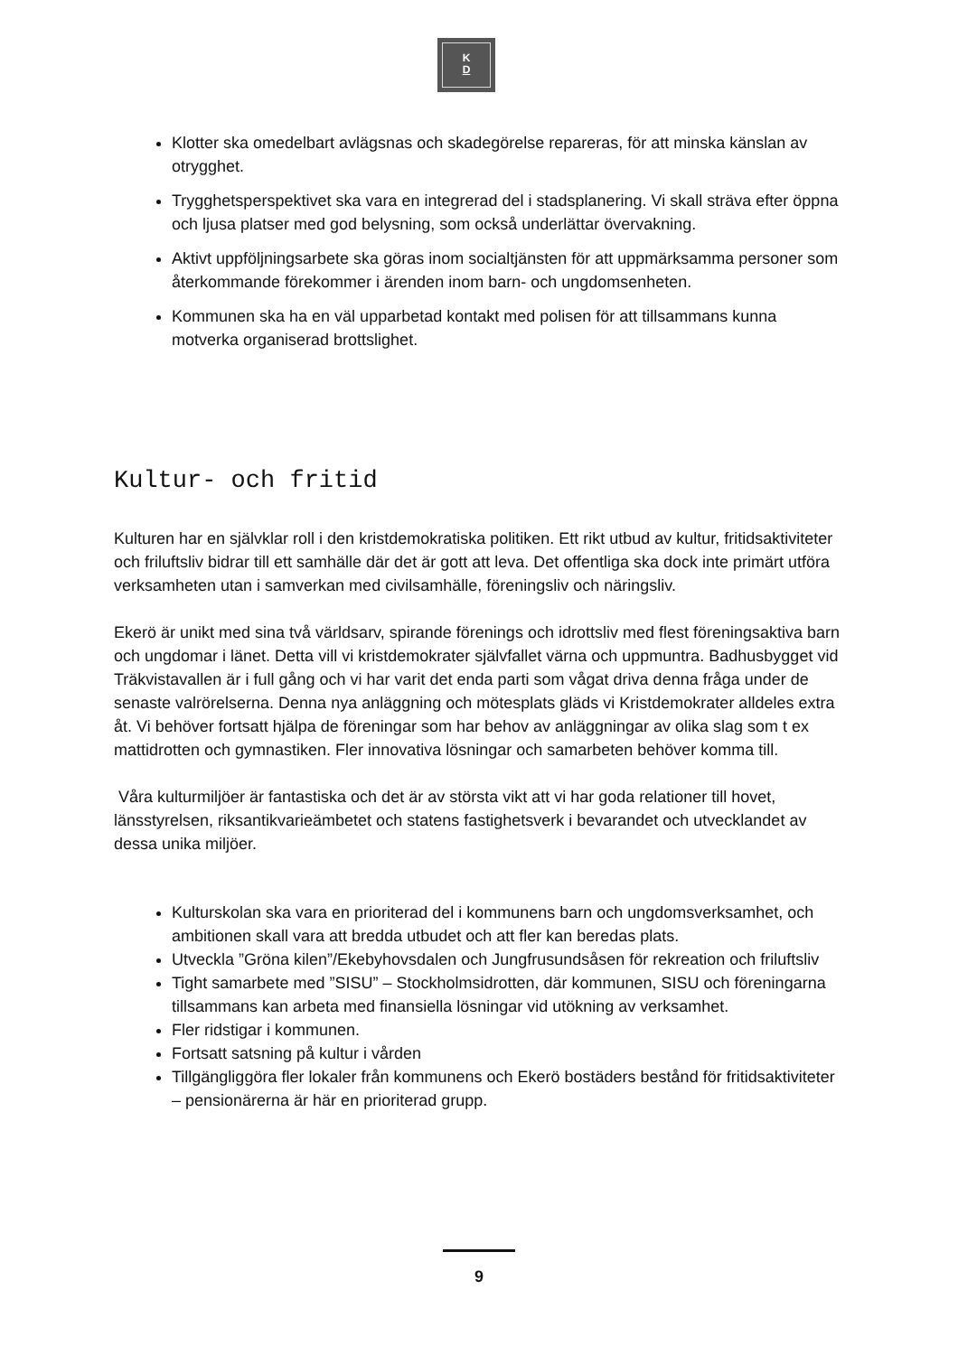K
D
Klotter ska omedelbart avlägsnas och skadegörelse repareras, för att minska känslan av otrygghet.
Trygghetsperspektivet ska vara en integrerad del i stadsplanering. Vi skall sträva efter öppna och ljusa platser med god belysning, som också underlättar övervakning.
Aktivt uppföljningsarbete ska göras inom socialtjänsten för att uppmärksamma personer som återkommande förekommer i ärenden inom barn- och ungdomsenheten.
Kommunen ska ha en väl upparbetad kontakt med polisen för att tillsammans kunna motverka organiserad brottslighet.
Kultur- och fritid
Kulturen har en självklar roll i den kristdemokratiska politiken. Ett rikt utbud av kultur, fritidsaktiviteter och friluftsliv bidrar till ett samhälle där det är gott att leva. Det offentliga ska dock inte primärt utföra verksamheten utan i samverkan med civilsamhälle, föreningsliv och näringsliv.
Ekerö är unikt med sina två världsarv, spirande förenings och idrottsliv med flest föreningsaktiva barn och ungdomar i länet. Detta vill vi kristdemokrater självfallet värna och uppmuntra. Badhusbygget vid Träkvistavallen är i full gång och vi har varit det enda parti som vågat driva denna fråga under de senaste valrörelserna. Denna nya anläggning och mötesplats gläds vi Kristdemokrater alldeles extra åt. Vi behöver fortsatt hjälpa de föreningar som har behov av anläggningar av olika slag som t ex mattidrotten och gymnastiken. Fler innovativa lösningar och samarbeten behöver komma till.
Våra kulturmiljöer är fantastiska och det är av största vikt att vi har goda relationer till hovet, länsstyrelsen, riksantikvarieämbetet och statens fastighetsverk i bevarandet och utvecklandet av dessa unika miljöer.
Kulturskolan ska vara en prioriterad del i kommunens barn och ungdomsverksamhet, och ambitionen skall vara att bredda utbudet och att fler kan beredas plats.
Utveckla ”Gröna kilen”/Ekebyhovsdalen och Jungfrusundsåsen för rekreation och friluftsliv
Tight samarbete med ”SISU” – Stockholmsidrotten, där kommunen, SISU och föreningarna tillsammans kan arbeta med finansiella lösningar vid utökning av verksamhet.
Fler ridstigar i kommunen.
Fortsatt satsning på kultur i vården
Tillgängliggöra fler lokaler från kommunens och Ekerö bostäders bestånd för fritidsaktiviteter – pensionärerna är här en prioriterad grupp.
9